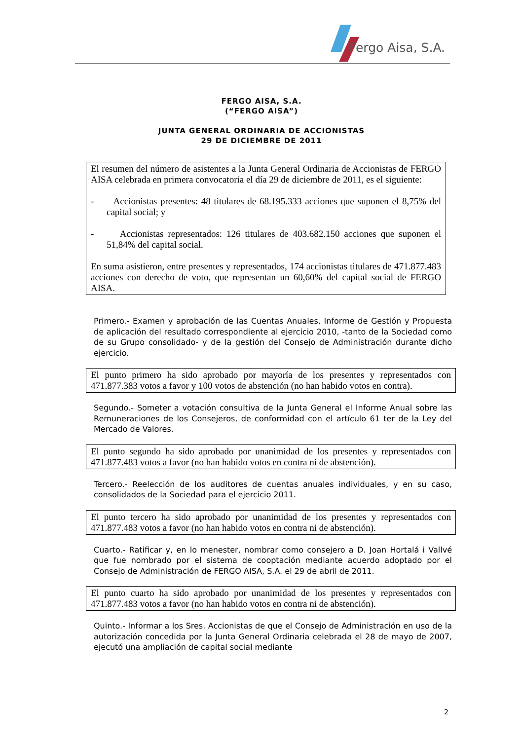Fergo Aisa, S.A.
FERGO AISA, S.A.
(“FERGO AISA”)
JUNTA GENERAL ORDINARIA DE ACCIONISTAS
29 DE DICIEMBRE DE 2011
El resumen del número de asistentes a la Junta General Ordinaria de Accionistas de FERGO AISA celebrada en primera convocatoria el día 29 de diciembre de 2011, es el siguiente:
- Accionistas presentes: 48 titulares de 68.195.333 acciones que suponen el 8,75% del capital social; y
- Accionistas representados: 126 titulares de 403.682.150 acciones que suponen el 51,84% del capital social.
En suma asistieron, entre presentes y representados, 174 accionistas titulares de 471.877.483 acciones con derecho de voto, que representan un 60,60% del capital social de FERGO AISA.
Primero.- Examen y aprobación de las Cuentas Anuales, Informe de Gestión y Propuesta de aplicación del resultado correspondiente al ejercicio 2010, -tanto de la Sociedad como de su Grupo consolidado- y de la gestión del Consejo de Administración durante dicho ejercicio.
El punto primero ha sido aprobado por mayoría de los presentes y representados con 471.877.383 votos a favor y 100 votos de abstención (no han habido votos en contra).
Segundo.- Someter a votación consultiva de la Junta General el Informe Anual sobre las Remuneraciones de los Consejeros, de conformidad con el artículo 61 ter de la Ley del Mercado de Valores.
El punto segundo ha sido aprobado por unanimidad de los presentes y representados con 471.877.483 votos a favor (no han habido votos en contra ni de abstención).
Tercero.- Reelección de los auditores de cuentas anuales individuales, y en su caso, consolidados de la Sociedad para el ejercicio 2011.
El punto tercero ha sido aprobado por unanimidad de los presentes y representados con 471.877.483 votos a favor (no han habido votos en contra ni de abstención).
Cuarto.- Ratificar y, en lo menester, nombrar como consejero a D. Joan Hortalá i Vallvé que fue nombrado por el sistema de cooptación mediante acuerdo adoptado por el Consejo de Administración de FERGO AISA, S.A. el 29 de abril de 2011.
El punto cuarto ha sido aprobado por unanimidad de los presentes y representados con 471.877.483 votos a favor (no han habido votos en contra ni de abstención).
Quinto.- Informar a los Sres. Accionistas de que el Consejo de Administración en uso de la autorización concedida por la Junta General Ordinaria celebrada el 28 de mayo de 2007, ejecutó una ampliación de capital social mediante
2